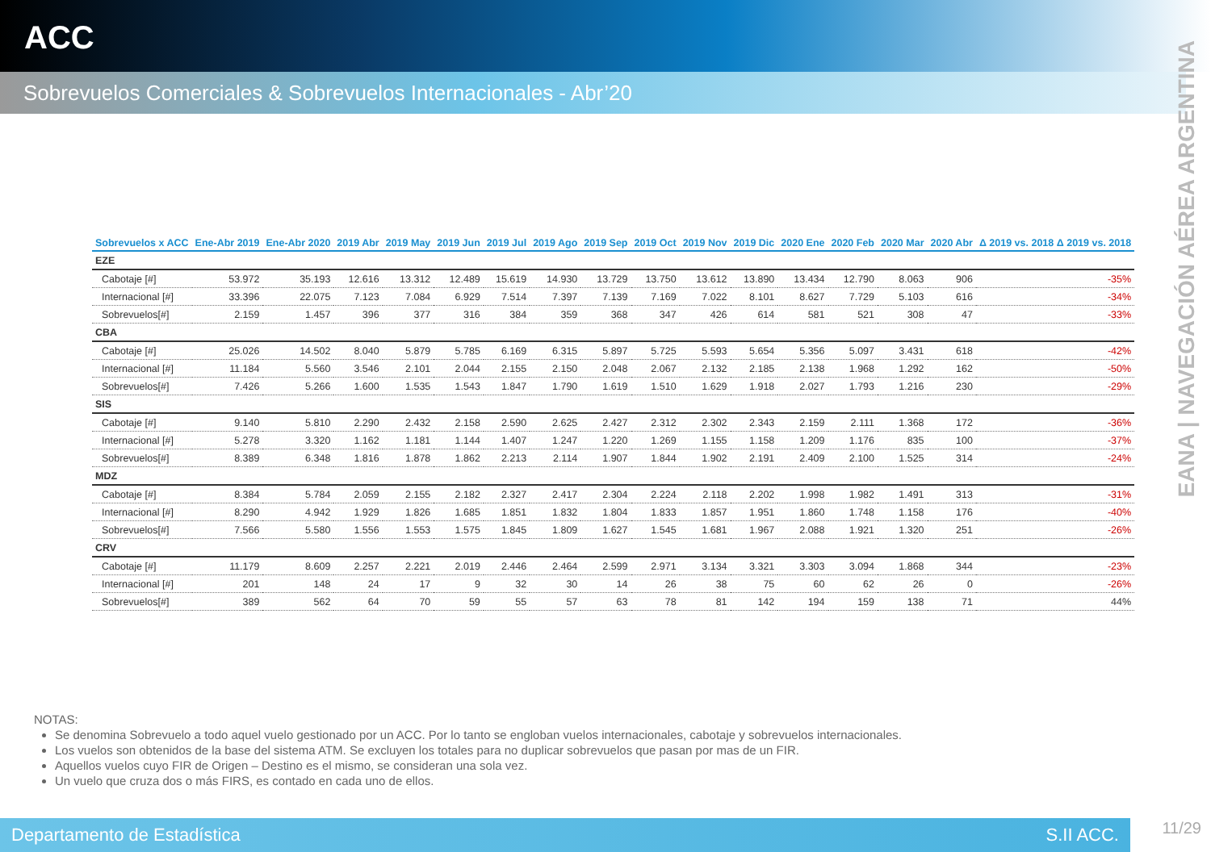ACC
Sobrevuelos Comerciales & Sobrevuelos Internacionales - Abr’20
EANA | NAVEGACIÓN AÉREA ARGENTINA
| Sobrevuelos x ACC | Ene-Abr 2019 | Ene-Abr 2020 | 2019 Abr | 2019 May | 2019 Jun | 2019 Jul | 2019 Ago | 2019 Sep | 2019 Oct | 2019 Nov | 2019 Dic | 2020 Ene | 2020 Feb | 2020 Mar | 2020 Abr | Δ 2019 vs. 2018 Δ 2019 vs. 2018 |
| --- | --- | --- | --- | --- | --- | --- | --- | --- | --- | --- | --- | --- | --- | --- | --- | --- |
| EZE | | | | | | | | | | | | | | | | |
| Cabotaje [#] | 53.972 | 35.193 | 12.616 | 13.312 | 12.489 | 15.619 | 14.930 | 13.729 | 13.750 | 13.612 | 13.890 | 13.434 | 12.790 | 8.063 | 906 | -35% |
| Internacional [#] | 33.396 | 22.075 | 7.123 | 7.084 | 6.929 | 7.514 | 7.397 | 7.139 | 7.169 | 7.022 | 8.101 | 8.627 | 7.729 | 5.103 | 616 | -34% |
| Sobrevuelos[#] | 2.159 | 1.457 | 396 | 377 | 316 | 384 | 359 | 368 | 347 | 426 | 614 | 581 | 521 | 308 | 47 | -33% |
| CBA | | | | | | | | | | | | | | | | |
| Cabotaje [#] | 25.026 | 14.502 | 8.040 | 5.879 | 5.785 | 6.169 | 6.315 | 5.897 | 5.725 | 5.593 | 5.654 | 5.356 | 5.097 | 3.431 | 618 | -42% |
| Internacional [#] | 11.184 | 5.560 | 3.546 | 2.101 | 2.044 | 2.155 | 2.150 | 2.048 | 2.067 | 2.132 | 2.185 | 2.138 | 1.968 | 1.292 | 162 | -50% |
| Sobrevuelos[#] | 7.426 | 5.266 | 1.600 | 1.535 | 1.543 | 1.847 | 1.790 | 1.619 | 1.510 | 1.629 | 1.918 | 2.027 | 1.793 | 1.216 | 230 | -29% |
| SIS | | | | | | | | | | | | | | | | |
| Cabotaje [#] | 9.140 | 5.810 | 2.290 | 2.432 | 2.158 | 2.590 | 2.625 | 2.427 | 2.312 | 2.302 | 2.343 | 2.159 | 2.111 | 1.368 | 172 | -36% |
| Internacional [#] | 5.278 | 3.320 | 1.162 | 1.181 | 1.144 | 1.407 | 1.247 | 1.220 | 1.269 | 1.155 | 1.158 | 1.209 | 1.176 | 835 | 100 | -37% |
| Sobrevuelos[#] | 8.389 | 6.348 | 1.816 | 1.878 | 1.862 | 2.213 | 2.114 | 1.907 | 1.844 | 1.902 | 2.191 | 2.409 | 2.100 | 1.525 | 314 | -24% |
| MDZ | | | | | | | | | | | | | | | | |
| Cabotaje [#] | 8.384 | 5.784 | 2.059 | 2.155 | 2.182 | 2.327 | 2.417 | 2.304 | 2.224 | 2.118 | 2.202 | 1.998 | 1.982 | 1.491 | 313 | -31% |
| Internacional [#] | 8.290 | 4.942 | 1.929 | 1.826 | 1.685 | 1.851 | 1.832 | 1.804 | 1.833 | 1.857 | 1.951 | 1.860 | 1.748 | 1.158 | 176 | -40% |
| Sobrevuelos[#] | 7.566 | 5.580 | 1.556 | 1.553 | 1.575 | 1.845 | 1.809 | 1.627 | 1.545 | 1.681 | 1.967 | 2.088 | 1.921 | 1.320 | 251 | -26% |
| CRV | | | | | | | | | | | | | | | | |
| Cabotaje [#] | 11.179 | 8.609 | 2.257 | 2.221 | 2.019 | 2.446 | 2.464 | 2.599 | 2.971 | 3.134 | 3.321 | 3.303 | 3.094 | 1.868 | 344 | -23% |
| Internacional [#] | 201 | 148 | 24 | 17 | 9 | 32 | 30 | 14 | 26 | 38 | 75 | 60 | 62 | 26 | 0 | -26% |
| Sobrevuelos[#] | 389 | 562 | 64 | 70 | 59 | 55 | 57 | 63 | 78 | 81 | 142 | 194 | 159 | 138 | 71 | 44% |
NOTAS:
Se denomina Sobrevuelo a todo aquel vuelo gestionado por un ACC. Por lo tanto se engloban vuelos internacionales, cabotaje y sobrevuelos internacionales.
Los vuelos son obtenidos de la base del sistema ATM. Se excluyen los totales para no duplicar sobrevuelos que pasan por mas de un FIR.
Aquellos vuelos cuyo FIR de Origen – Destino es el mismo, se consideran una sola vez.
Un vuelo que cruza dos o más FIRS, es contado en cada uno de ellos.
Departamento de Estadística S.II ACC.
11/29